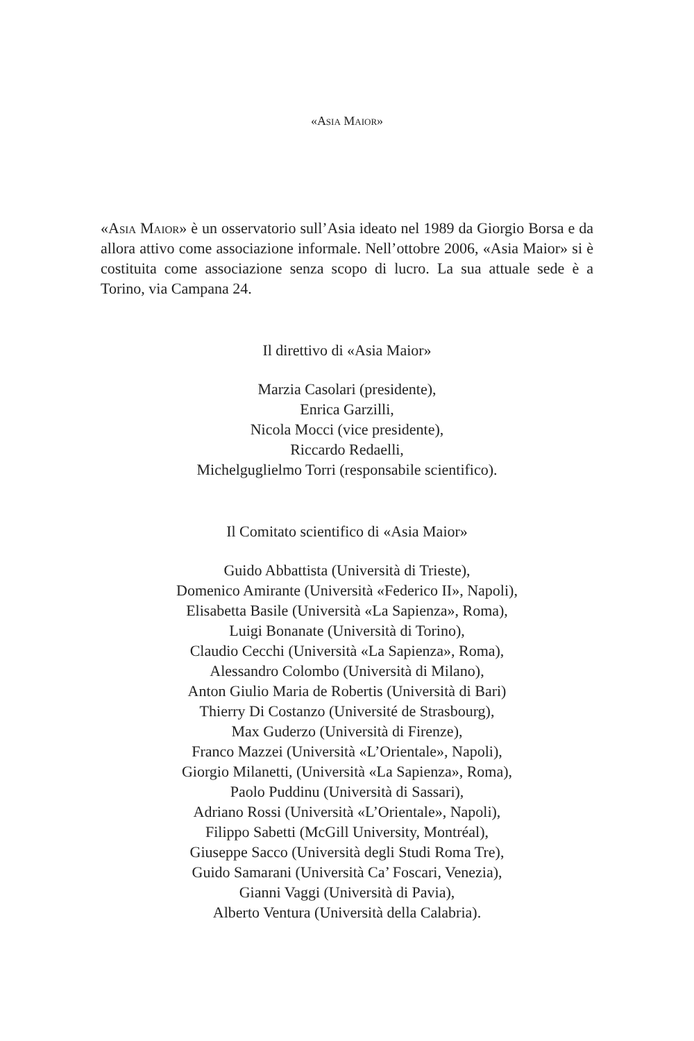«Asia Maior»
«Asia Maior» è un osservatorio sull’Asia ideato nel 1989 da Giorgio Borsa e da allora attivo come associazione informale. Nell’ottobre 2006, «Asia Maior» si è costituita come associazione senza scopo di lucro. La sua attuale sede è a Torino, via Campana 24.
Il direttivo di «Asia Maior»
Marzia Casolari (presidente),
Enrica Garzilli,
Nicola Mocci (vice presidente),
Riccardo Redaelli,
Michelguglielmo Torri (responsabile scientifico).
Il Comitato scientifico di «Asia Maior»
Guido Abbattista (Università di Trieste),
Domenico Amirante (Università «Federico II», Napoli),
Elisabetta Basile (Università «La Sapienza», Roma),
Luigi Bonanate (Università di Torino),
Claudio Cecchi (Università «La Sapienza», Roma),
Alessandro Colombo (Università di Milano),
Anton Giulio Maria de Robertis (Università di Bari)
Thierry Di Costanzo (Université de Strasbourg),
Max Guderzo (Università di Firenze),
Franco Mazzei (Università «L’Orientale», Napoli),
Giorgio Milanetti, (Università «La Sapienza», Roma),
Paolo Puddinu (Università di Sassari),
Adriano Rossi (Università «L’Orientale», Napoli),
Filippo Sabetti (McGill University, Montréal),
Giuseppe Sacco (Università degli Studi Roma Tre),
Guido Samarani (Università Ca’ Foscari, Venezia),
Gianni Vaggi (Università di Pavia),
Alberto Ventura (Università della Calabria).